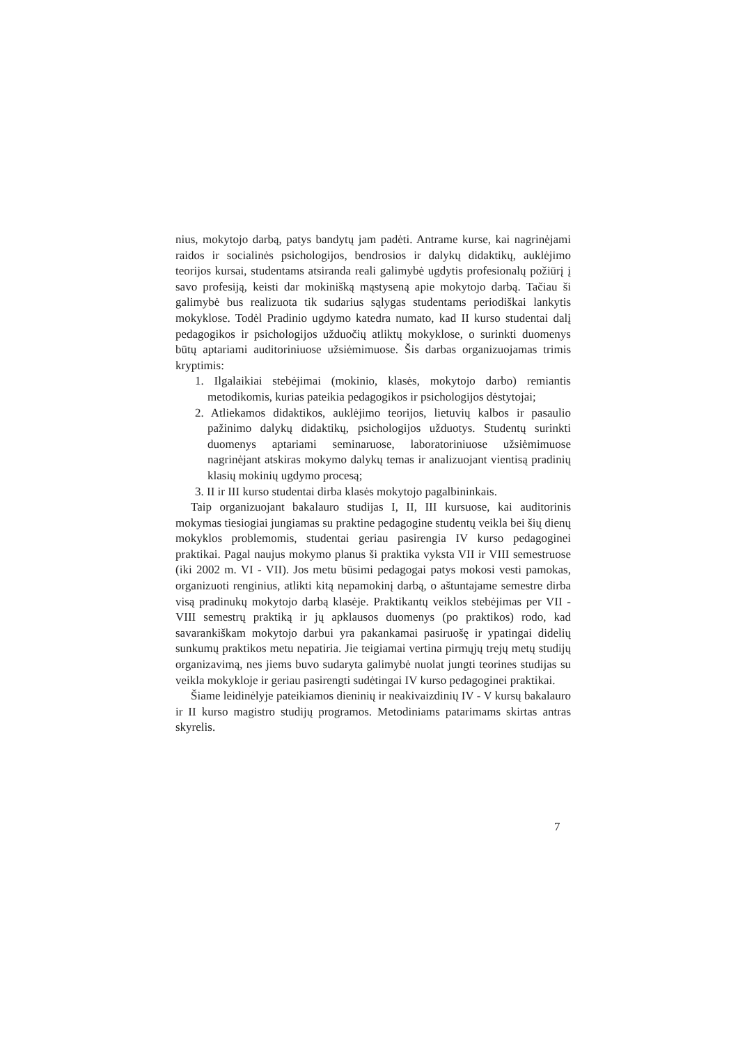nius, mokytojo darbą, patys bandytų jam padėti. Antrame kurse, kai nagrinėjami raidos ir socialinės psichologijos, bendrosios ir dalykų didaktikų, auklėjimo teorijos kursai, studentams atsiranda reali galimybė ugdytis profesionalų požiūrį į savo profesiją, keisti dar mokinišką mąstyseną apie mokytojo darbą. Tačiau ši galimybė bus realizuota tik sudarius sąlygas studentams periodiškai lankytis mokyklose. Todėl Pradinio ugdymo katedra numato, kad II kurso studentai dalį pedagogikos ir psichologijos užduočių atliktų mokyklose, o surinkti duomenys būtų aptariami auditoriniuose užsiėmimuose. Šis darbas organizuojamas trimis kryptimis:
1. Ilgalaikiai stebėjimai (mokinio, klasės, mokytojo darbo) remiantis metodikomis, kurias pateikia pedagogikos ir psichologijos dėstytojai;
2. Atliekamos didaktikos, auklėjimo teorijos, lietuvių kalbos ir pasaulio pažinimo dalykų didaktikų, psichologijos užduotys. Studentų surinkti duomenys aptariami seminaruose, laboratoriniuose užsiėmimuose nagrinėjant atskiras mokymo dalykų temas ir analizuojant vientisą pradinių klasių mokinių ugdymo procesą;
3. II ir III kurso studentai dirba klasės mokytojo pagalbininkais.
Taip organizuojant bakalauro studijas I, II, III kursuose, kai auditorinis mokymas tiesiogiai jungiamas su praktine pedagogine studentų veikla bei šių dienų mokyklos problemomis, studentai geriau pasirengia IV kurso pedagoginei praktikai. Pagal naujus mokymo planus ši praktika vyksta VII ir VIII semestruose (iki 2002 m. VI - VII). Jos metu būsimi pedagogai patys mokosi vesti pamokas, organizuoti renginius, atlikti kitą nepamokinį darbą, o aštuntajame semestre dirba visą pradinukų mokytojo darbą klasėje. Praktikantų veiklos stebėjimas per VII - VIII semestrų praktiką ir jų apklausos duomenys (po praktikos) rodo, kad savarankiškam mokytojo darbui yra pakankamai pasiruošę ir ypatingai didelių sunkumų praktikos metu nepatiria. Jie teigiamai vertina pirmųjų trejų metų studijų organizavimą, nes jiems buvo sudaryta galimybė nuolat jungti teorines studijas su veikla mokykloje ir geriau pasirengti sudėtingai IV kurso pedagoginei praktikai.
Šiame leidinėlyje pateikiamos dieninių ir neakivaizdinių IV - V kursų bakalauro ir II kurso magistro studijų programos. Metodiniams patarimams skirtas antras skyrelis.
7